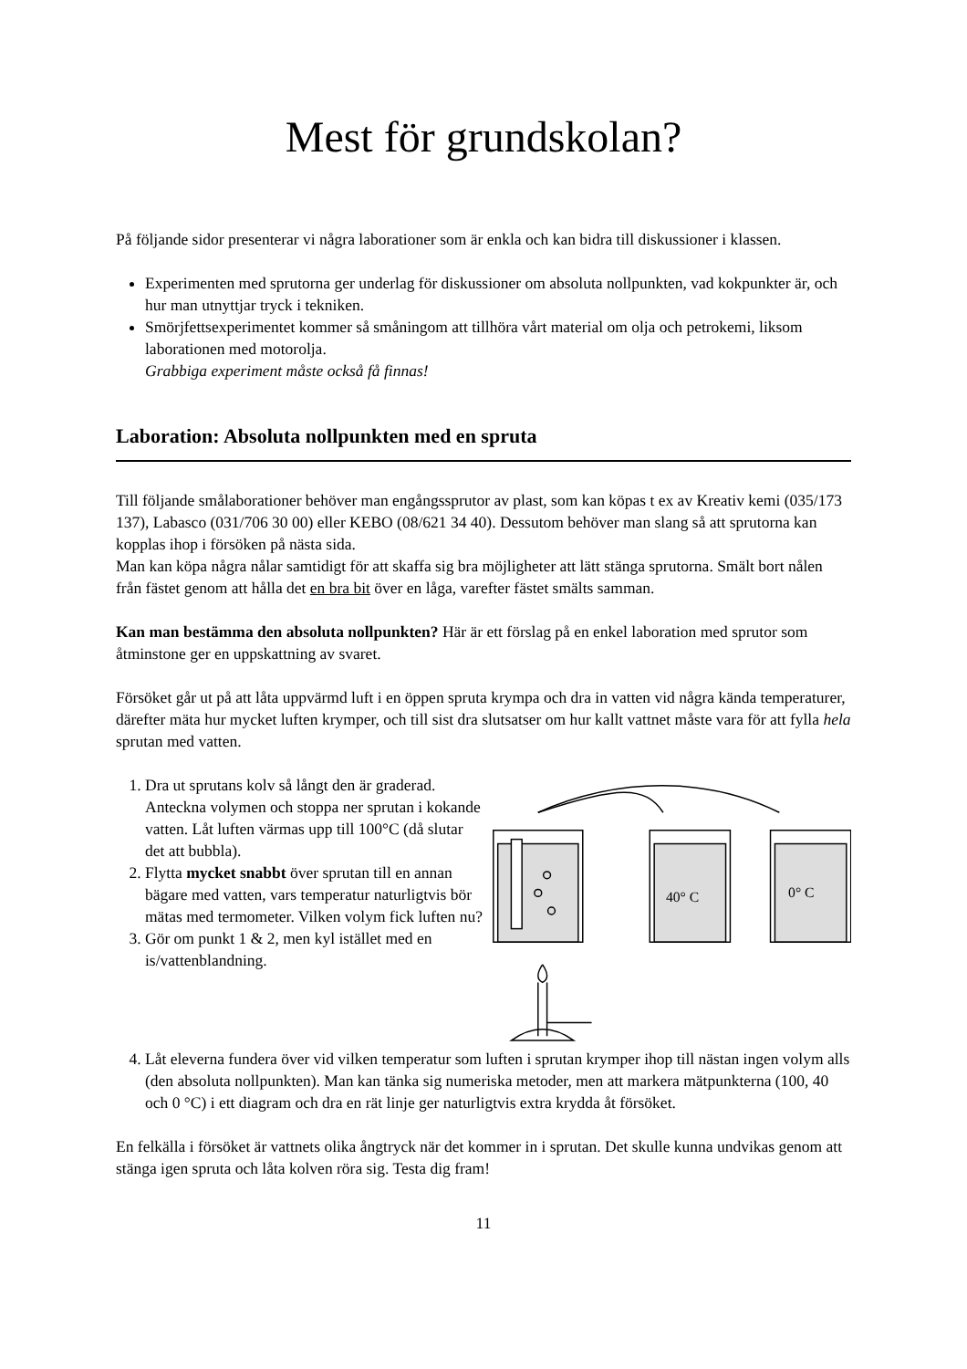Mest för grundskolan?
På följande sidor presenterar vi några laborationer som är enkla och kan bidra till diskussioner i klassen.
Experimenten med sprutorna ger underlag för diskussioner om absoluta nollpunkten, vad kokpunkter är, och hur man utnyttjar tryck i tekniken.
Smörjfettsexperimentet kommer så småningom att tillhöra vårt material om olja och petrokemi, liksom laborationen med motorolja.
Grabbiga experiment måste också få finnas!
Laboration: Absoluta nollpunkten med en spruta
Till följande smålaborationer behöver man engångssprutor av plast, som kan köpas t ex av Kreativ kemi (035/173 137), Labasco (031/706 30 00) eller KEBO (08/621 34 40). Dessutom behöver man slang så att sprutorna kan kopplas ihop i försöken på nästa sida.
Man kan köpa några nålar samtidigt för att skaffa sig bra möjligheter att lätt stänga sprutorna. Smält bort nålen från fästet genom att hålla det en bra bit över en låga, varefter fästet smälts samman.
Kan man bestämma den absoluta nollpunkten? Här är ett förslag på en enkel laboration med sprutor som åtminstone ger en uppskattning av svaret.
Försöket går ut på att låta uppvärmd luft i en öppen spruta krympa och dra in vatten vid några kända temperaturer, därefter mäta hur mycket luften krymper, och till sist dra slutsatser om hur kallt vattnet måste vara för att fylla hela sprutan med vatten.
1. Dra ut sprutans kolv så långt den är graderad. Anteckna volymen och stoppa ner sprutan i kokande vatten. Låt luften värmas upp till 100°C (då slutar det att bubbla).
2. Flytta mycket snabbt över sprutan till en annan bägare med vatten, vars temperatur naturligtvis bör mätas med termometer. Vilken volym fick luften nu?
3. Gör om punkt 1 & 2, men kyl istället med en is/vattenblandning.
40° C
0° C
4. Låt eleverna fundera över vid vilken temperatur som luften i sprutan krymper ihop till nästan ingen volym alls (den absoluta nollpunkten). Man kan tänka sig numeriska metoder, men att markera mätpunkterna (100, 40 och 0 °C) i ett diagram och dra en rät linje ger naturligtvis extra krydda åt försöket.
En felkälla i försöket är vattnets olika ångtryck när det kommer in i sprutan. Det skulle kunna undvikas genom att stänga igen spruta och låta kolven röra sig. Testa dig fram!
11